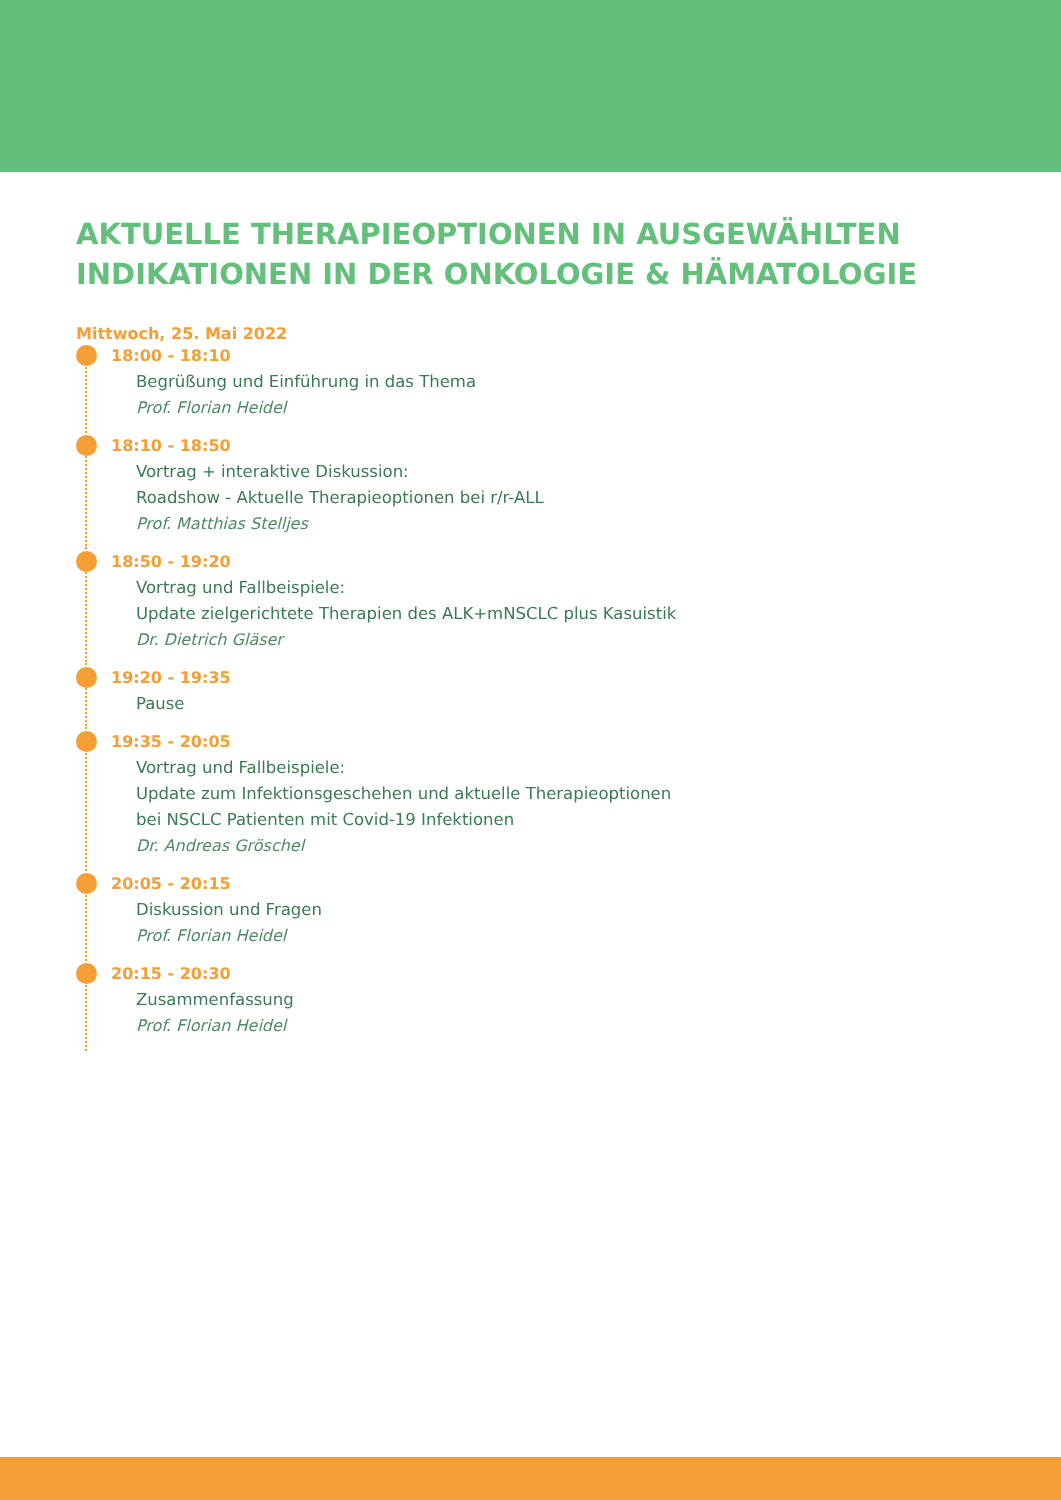AKTUELLE THERAPIEOPTIONEN IN AUSGEWÄHLTEN INDIKATIONEN IN DER ONKOLOGIE & HÄMATOLOGIE
Mittwoch, 25. Mai 2022
18:00 - 18:10
Begrüßung und Einführung in das Thema
Prof. Florian Heidel
18:10 - 18:50
Vortrag + interaktive Diskussion:
Roadshow - Aktuelle Therapieoptionen bei r/r-ALL
Prof. Matthias Stelljes
18:50 - 19:20
Vortrag und Fallbeispiele:
Update zielgerichtete Therapien des ALK+mNSCLC plus Kasuistik
Dr. Dietrich Gläser
19:20 - 19:35
Pause
19:35 - 20:05
Vortrag und Fallbeispiele:
Update zum Infektionsgeschehen und aktuelle Therapieoptionen
bei NSCLC Patienten mit Covid-19 Infektionen
Dr. Andreas Gröschel
20:05 - 20:15
Diskussion und Fragen
Prof. Florian Heidel
20:15 - 20:30
Zusammenfassung
Prof. Florian Heidel